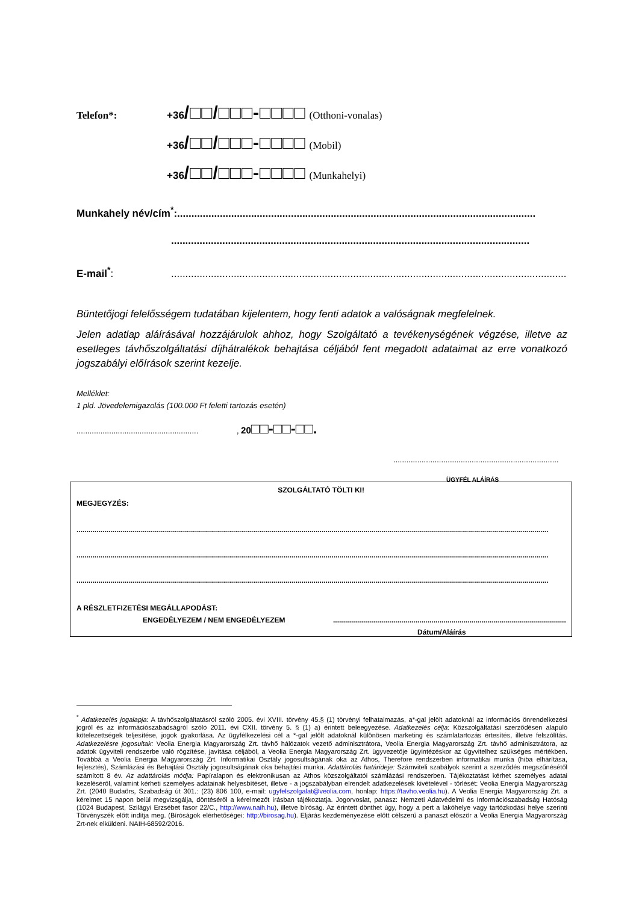Telefon*: +36 /□□/□□□-□□□□ (Otthoni-vonalas)
+36 /□□/□□□-□□□□ (Mobil)
+36 /□□/□□□-□□□□ (Munkahelyi)
Munkahely név/cím<sup>*</sup>:..............................................................................................................................
..............................................................................................................................
E-mail<sup>*</sup>:....................................................................................................................................................
Büntetőjogi felelősségem tudatában kijelentem, hogy fenti adatok a valóságnak megfelelnek.
Jelen adatlap aláírásával hozzájárulok ahhoz, hogy Szolgáltató a tevékenységének végzése, illetve az esetleges távhőszolgáltatási díjhátralékok behajtása céljából fent megadott adataimat az erre vonatkozó jogszabályi előírások szerint kezelje.
Melléklet:
1 pld. Jövedelemigazolás (100.000 Ft feletti tartozás esetén)
........................................................ , 20□□-□□-□□.
............................................................................
ÜGYFÉL ALÁÍRÁS
SZOLGÁLTATÓ TÖLTI KI!
MEGJEGYZÉS:
...........................................................................................................................................................................................................................................
...........................................................................................................................................................................................................................................
...........................................................................................................................................................................................................................................
A RÉSZLETFIZETÉSI MEGÁLLAPODÁST:
ENGEDÉLYEZEM / NEM ENGEDÉLYEZEM..........................................................................................................................
Dátum/Aláírás
<sup>*</sup> Adatkezelés jogalapja: A távhőszolgáltatásról szóló 2005. évi XVIII. törvény 45.§ (1) törvényi felhatalmazás, a*-gal jelölt adatoknál az információs önrendelkezési jogról és az információszabadságról szóló 2011. évi CXII. törvény 5. § (1) a) érintett beleegyezése. Adatkezelés célja: Közszolgáltatási szerződésen alapuló kötelezettségek teljesítése, jogok gyakorlása. Az ügyfélkezelési cél a *-gal jelölt adatoknál különösen marketing és számlatartozás értesítés, illetve felszólítás. Adatkezelésre jogosultak: Veolia Energia Magyarország Zrt. távhő hálózatok vezető adminisztrátora, Veolia Energia Magyarország Zrt. távhő adminisztrátora, az adatok ügyviteli rendszerbe való rögzítése, javítása céljából, a Veolia Energia Magyarország Zrt. ügyvezetője ügyintézéskor az ügyvitelhez szükséges mértékben. Továbbá a Veolia Energia Magyarország Zrt. Informatikai Osztály jogosultságának oka az Athos, Therefore rendszerben informatikai munka (hiba elhárítása, fejlesztés), Számlázási és Behajtási Osztály jogosultságának oka behajtási munka. Adattárolás határideje: Számviteli szabályok szerint a szerződés megszűnésétől számított 8 év. Az adattárolás módja: Papíralapon és elektronikusan az Athos közszolgáltatói számlázási rendszerben. Tájékoztatást kérhet személyes adatai kezeléséről, valamint kérheti személyes adatainak helyesbítését, illetve - a jogszabályban elrendelt adatkezelések kivételével - törlését: Veolia Energia Magyarország Zrt. (2040 Budaörs, Szabadság út 301.: (23) 806 100, e-mail: ugyfelszolgalat@veolia.com, honlap: https://tavho.veolia.hu). A Veolia Energia Magyarország Zrt. a kérelmet 15 napon belül megvizsgálja, döntéséről a kérelmezőt írásban tájékoztatja. Jogorvoslat, panasz: Nemzeti Adatvédelmi és Információszabadság Hatóság (1024 Budapest, Szilágyi Erzsébet fasor 22/C., http://www.naih.hu), illetve bíróság. Az érintett dönthet úgy, hogy a pert a lakóhelye vagy tartózkodási helye szerinti Törvényszék előtt indítja meg. (Bíróságok elérhetőségei: http://birosag.hu). Eljárás kezdeményezése előtt célszerű a panaszt először a Veolia Energia Magyarország Zrt-nek elküldeni. NAIH-68592/2016.